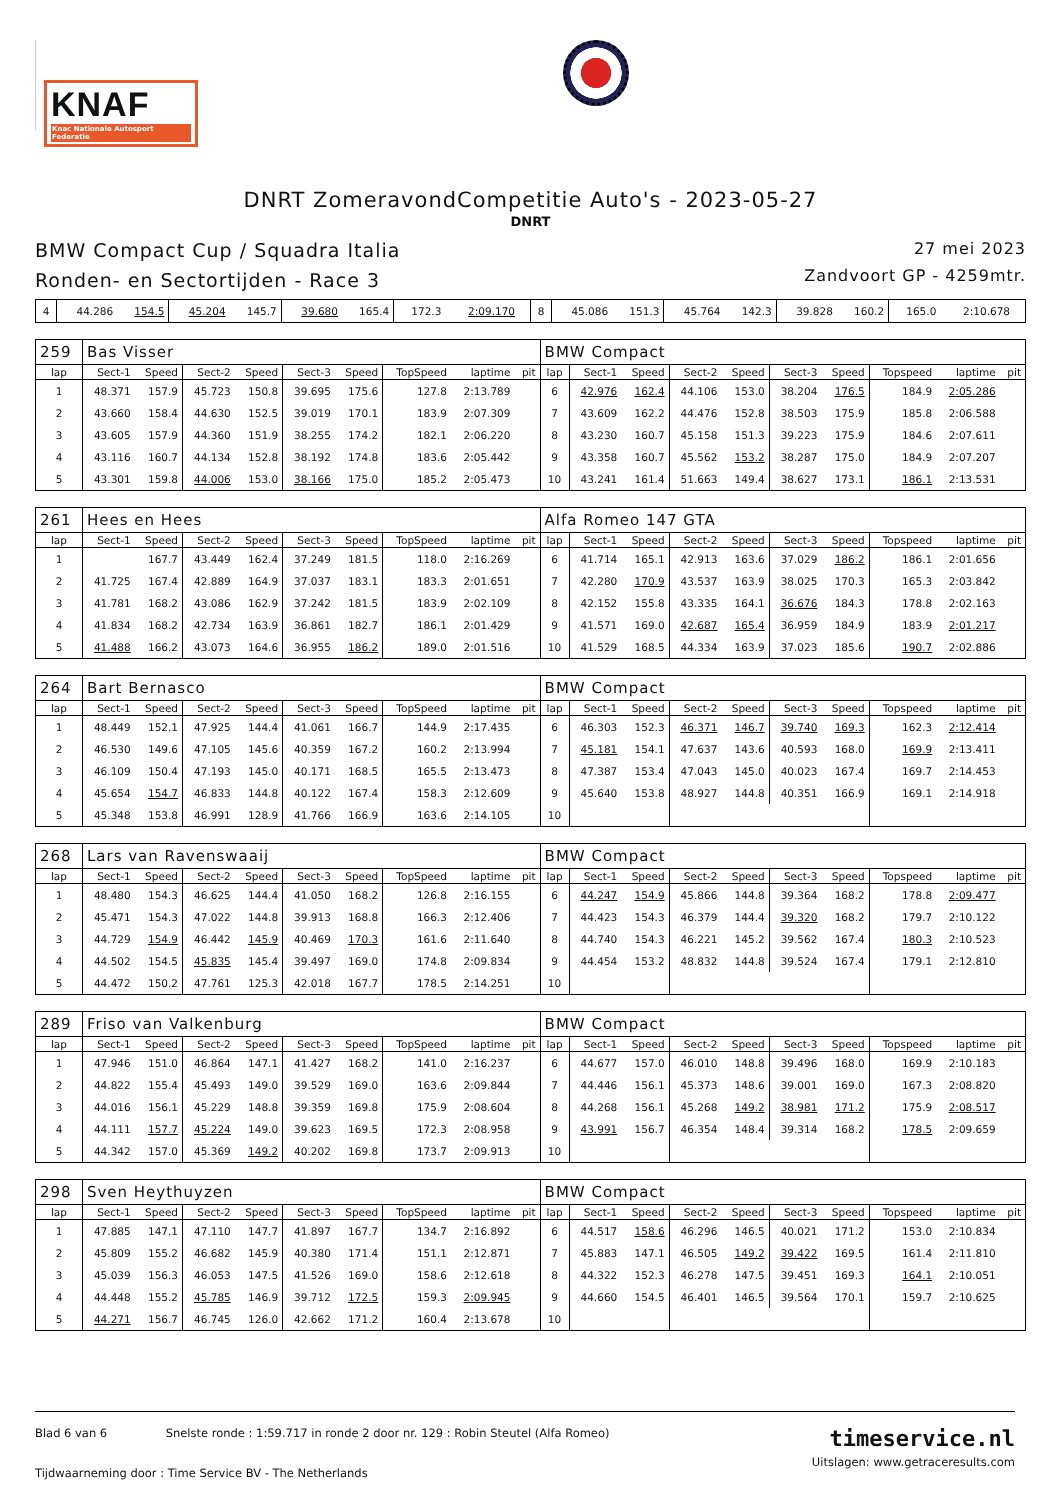KNAF
Knac Nationale Autosport Federatie
DNRT ZomeravondCompetitie Auto's - 2023-05-27
DNRT
BMW Compact Cup / Squadra Italia
Ronden- en Sectortijden - Race 3
27 mei 2023
Zandvoort GP - 4259mtr.
| 4 | 44.286 | 154.5 | 45.204 | 145.7 | 39.680 | 165.4 | 172.3 | 2:09.170 | | 8 | 45.086 | 151.3 | 45.764 | 142.3 | 39.828 | 160.2 | 165.0 | 2:10.678 | |
| 259 | Bas Visser | | | | | | | | | BMW Compact | | | | | | | | | |
| lap | Sect-1 | Speed | Sect-2 | Speed | Sect-3 | Speed | TopSpeed | laptime | pit | lap | Sect-1 | Speed | Sect-2 | Speed | Sect-3 | Speed | Topspeed | laptime | pit |
| 1 | 48.371 | 157.9 | 45.723 | 150.8 | 39.695 | 175.6 | 127.8 | 2:13.789 | | 6 | 42.976 | 162.4 | 44.106 | 153.0 | 38.204 | 176.5 | 184.9 | 2:05.286 | |
| 2 | 43.660 | 158.4 | 44.630 | 152.5 | 39.019 | 170.1 | 183.9 | 2:07.309 | | 7 | 43.609 | 162.2 | 44.476 | 152.8 | 38.503 | 175.9 | 185.8 | 2:06.588 | |
| 3 | 43.605 | 157.9 | 44.360 | 151.9 | 38.255 | 174.2 | 182.1 | 2:06.220 | | 8 | 43.230 | 160.7 | 45.158 | 151.3 | 39.223 | 175.9 | 184.6 | 2:07.611 | |
| 4 | 43.116 | 160.7 | 44.134 | 152.8 | 38.192 | 174.8 | 183.6 | 2:05.442 | | 9 | 43.358 | 160.7 | 45.562 | 153.2 | 38.287 | 175.0 | 184.9 | 2:07.207 | |
| 5 | 43.301 | 159.8 | 44.006 | 153.0 | 38.166 | 175.0 | 185.2 | 2:05.473 | | 10 | 43.241 | 161.4 | 51.663 | 149.4 | 38.627 | 173.1 | 186.1 | 2:13.531 | |
| 261 | Hees en Hees | | | | | | | | | Alfa Romeo 147 GTA | | | | | | | | | |
| lap | Sect-1 | Speed | Sect-2 | Speed | Sect-3 | Speed | TopSpeed | laptime | pit | lap | Sect-1 | Speed | Sect-2 | Speed | Sect-3 | Speed | Topspeed | laptime | pit |
| 1 | | 167.7 | 43.449 | 162.4 | 37.249 | 181.5 | 118.0 | 2:16.269 | | 6 | 41.714 | 165.1 | 42.913 | 163.6 | 37.029 | 186.2 | 186.1 | 2:01.656 | |
| 2 | 41.725 | 167.4 | 42.889 | 164.9 | 37.037 | 183.1 | 183.3 | 2:01.651 | | 7 | 42.280 | 170.9 | 43.537 | 163.9 | 38.025 | 170.3 | 165.3 | 2:03.842 | |
| 3 | 41.781 | 168.2 | 43.086 | 162.9 | 37.242 | 181.5 | 183.9 | 2:02.109 | | 8 | 42.152 | 155.8 | 43.335 | 164.1 | 36.676 | 184.3 | 178.8 | 2:02.163 | |
| 4 | 41.834 | 168.2 | 42.734 | 163.9 | 36.861 | 182.7 | 186.1 | 2:01.429 | | 9 | 41.571 | 169.0 | 42.687 | 165.4 | 36.959 | 184.9 | 183.9 | 2:01.217 | |
| 5 | 41.488 | 166.2 | 43.073 | 164.6 | 36.955 | 186.2 | 189.0 | 2:01.516 | | 10 | 41.529 | 168.5 | 44.334 | 163.9 | 37.023 | 185.6 | 190.7 | 2:02.886 | |
| 264 | Bart Bernasco | | | | | | | | | BMW Compact | | | | | | | | | |
| lap | Sect-1 | Speed | Sect-2 | Speed | Sect-3 | Speed | TopSpeed | laptime | pit | lap | Sect-1 | Speed | Sect-2 | Speed | Sect-3 | Speed | Topspeed | laptime | pit |
| 1 | 48.449 | 152.1 | 47.925 | 144.4 | 41.061 | 166.7 | 144.9 | 2:17.435 | | 6 | 46.303 | 152.3 | 46.371 | 146.7 | 39.740 | 169.3 | 162.3 | 2:12.414 | |
| 2 | 46.530 | 149.6 | 47.105 | 145.6 | 40.359 | 167.2 | 160.2 | 2:13.994 | | 7 | 45.181 | 154.1 | 47.637 | 143.6 | 40.593 | 168.0 | 169.9 | 2:13.411 | |
| 3 | 46.109 | 150.4 | 47.193 | 145.0 | 40.171 | 168.5 | 165.5 | 2:13.473 | | 8 | 47.387 | 153.4 | 47.043 | 145.0 | 40.023 | 167.4 | 169.7 | 2:14.453 | |
| 4 | 45.654 | 154.7 | 46.833 | 144.8 | 40.122 | 167.4 | 158.3 | 2:12.609 | | 9 | 45.640 | 153.8 | 48.927 | 144.8 | 40.351 | 166.9 | 169.1 | 2:14.918 | |
| 5 | 45.348 | 153.8 | 46.991 | 128.9 | 41.766 | 166.9 | 163.6 | 2:14.105 | | 10 | | | | | | | | | |
| 268 | Lars van Ravenswaaij | | | | | | | | | BMW Compact | | | | | | | | | |
| lap | Sect-1 | Speed | Sect-2 | Speed | Sect-3 | Speed | TopSpeed | laptime | pit | lap | Sect-1 | Speed | Sect-2 | Speed | Sect-3 | Speed | Topspeed | laptime | pit |
| 1 | 48.480 | 154.3 | 46.625 | 144.4 | 41.050 | 168.2 | 126.8 | 2:16.155 | | 6 | 44.247 | 154.9 | 45.866 | 144.8 | 39.364 | 168.2 | 178.8 | 2:09.477 | |
| 2 | 45.471 | 154.3 | 47.022 | 144.8 | 39.913 | 168.8 | 166.3 | 2:12.406 | | 7 | 44.423 | 154.3 | 46.379 | 144.4 | 39.320 | 168.2 | 179.7 | 2:10.122 | |
| 3 | 44.729 | 154.9 | 46.442 | 145.9 | 40.469 | 170.3 | 161.6 | 2:11.640 | | 8 | 44.740 | 154.3 | 46.221 | 145.2 | 39.562 | 167.4 | 180.3 | 2:10.523 | |
| 4 | 44.502 | 154.5 | 45.835 | 145.4 | 39.497 | 169.0 | 174.8 | 2:09.834 | | 9 | 44.454 | 153.2 | 48.832 | 144.8 | 39.524 | 167.4 | 179.1 | 2:12.810 | |
| 5 | 44.472 | 150.2 | 47.761 | 125.3 | 42.018 | 167.7 | 178.5 | 2:14.251 | | 10 | | | | | | | | | |
| 289 | Friso van Valkenburg | | | | | | | | | BMW Compact | | | | | | | | | |
| lap | Sect-1 | Speed | Sect-2 | Speed | Sect-3 | Speed | TopSpeed | laptime | pit | lap | Sect-1 | Speed | Sect-2 | Speed | Sect-3 | Speed | Topspeed | laptime | pit |
| 1 | 47.946 | 151.0 | 46.864 | 147.1 | 41.427 | 168.2 | 141.0 | 2:16.237 | | 6 | 44.677 | 157.0 | 46.010 | 148.8 | 39.496 | 168.0 | 169.9 | 2:10.183 | |
| 2 | 44.822 | 155.4 | 45.493 | 149.0 | 39.529 | 169.0 | 163.6 | 2:09.844 | | 7 | 44.446 | 156.1 | 45.373 | 148.6 | 39.001 | 169.0 | 167.3 | 2:08.820 | |
| 3 | 44.016 | 156.1 | 45.229 | 148.8 | 39.359 | 169.8 | 175.9 | 2:08.604 | | 8 | 44.268 | 156.1 | 45.268 | 149.2 | 38.981 | 171.2 | 175.9 | 2:08.517 | |
| 4 | 44.111 | 157.7 | 45.224 | 149.0 | 39.623 | 169.5 | 172.3 | 2:08.958 | | 9 | 43.991 | 156.7 | 46.354 | 148.4 | 39.314 | 168.2 | 178.5 | 2:09.659 | |
| 5 | 44.342 | 157.0 | 45.369 | 149.2 | 40.202 | 169.8 | 173.7 | 2:09.913 | | 10 | | | | | | | | | |
| 298 | Sven Heythuyzen | | | | | | | | | BMW Compact | | | | | | | | | |
| lap | Sect-1 | Speed | Sect-2 | Speed | Sect-3 | Speed | TopSpeed | laptime | pit | lap | Sect-1 | Speed | Sect-2 | Speed | Sect-3 | Speed | Topspeed | laptime | pit |
| 1 | 47.885 | 147.1 | 47.110 | 147.7 | 41.897 | 167.7 | 134.7 | 2:16.892 | | 6 | 44.517 | 158.6 | 46.296 | 146.5 | 40.021 | 171.2 | 153.0 | 2:10.834 | |
| 2 | 45.809 | 155.2 | 46.682 | 145.9 | 40.380 | 171.4 | 151.1 | 2:12.871 | | 7 | 45.883 | 147.1 | 46.505 | 149.2 | 39.422 | 169.5 | 161.4 | 2:11.810 | |
| 3 | 45.039 | 156.3 | 46.053 | 147.5 | 41.526 | 169.0 | 158.6 | 2:12.618 | | 8 | 44.322 | 152.3 | 46.278 | 147.5 | 39.451 | 169.3 | 164.1 | 2:10.051 | |
| 4 | 44.448 | 155.2 | 45.785 | 146.9 | 39.712 | 172.5 | 159.3 | 2:09.945 | | 9 | 44.660 | 154.5 | 46.401 | 146.5 | 39.564 | 170.1 | 159.7 | 2:10.625 | |
| 5 | 44.271 | 156.7 | 46.745 | 126.0 | 42.662 | 171.2 | 160.4 | 2:13.678 | | 10 | | | | | | | | | |
Blad 6 van 6 Snelste ronde : 1:59.717 in ronde 2 door nr. 129 : Robin Steutel (Alfa Romeo)
Tijdwaarneming door : Time Service BV - The Netherlands
timeservice.nl
Uitslagen: www.getraceresults.com